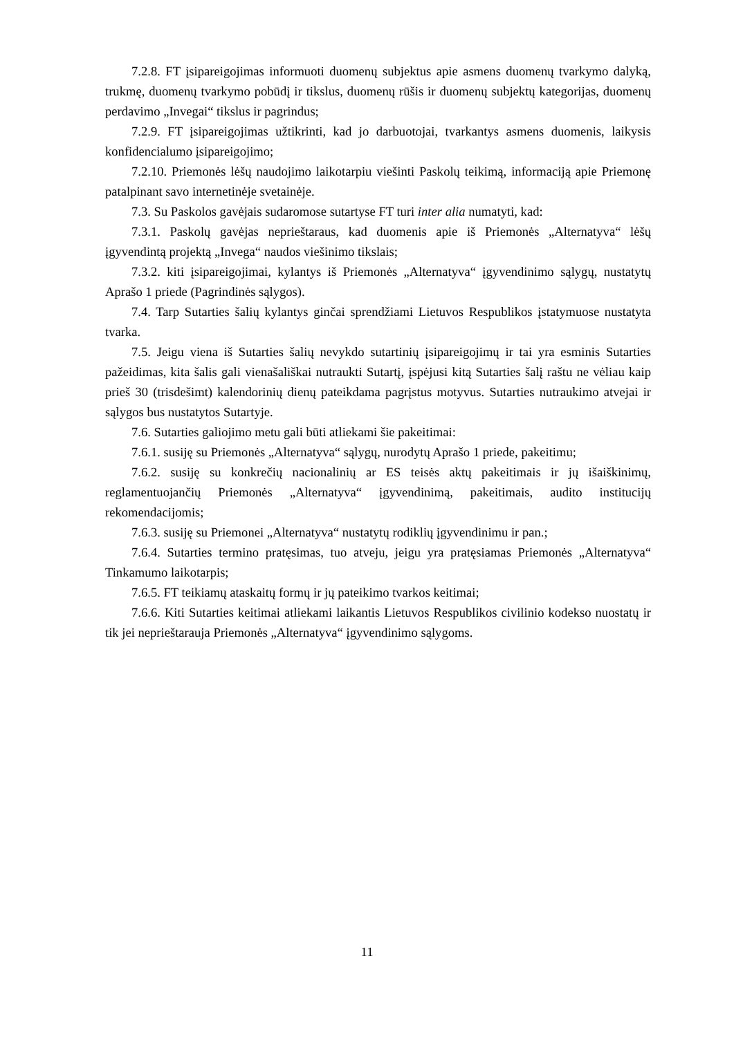7.2.8. FT įsipareigojimas informuoti duomenų subjektus apie asmens duomenų tvarkymo dalyką, trukmę, duomenų tvarkymo pobūdį ir tikslus, duomenų rūšis ir duomenų subjektų kategorijas, duomenų perdavimo „Invegai“ tikslus ir pagrindus;
7.2.9. FT įsipareigojimas užtikrinti, kad jo darbuotojai, tvarkantys asmens duomenis, laikysis konfidencialumo įsipareigojimo;
7.2.10. Priemonės lėšų naudojimo laikotarpiu viešinti Paskolų teikimą, informaciją apie Priemonę patalpinant savo internetinėje svetainėje.
7.3. Su Paskolos gavėjais sudaromose sutartyse FT turi inter alia numatyti, kad:
7.3.1. Paskolų gavėjas neprieštaraus, kad duomenis apie iš Priemonės „Alternatyva“ lėšų įgyvendintą projektą „Invega“ naudos viešinimo tikslais;
7.3.2. kiti įsipareigojimai, kylantys iš Priemonės „Alternatyva“ įgyvendinimo sąlygų, nustatytų Aprašo 1 priede (Pagrindinės sąlygos).
7.4. Tarp Sutarties šalių kylantys ginčai sprendžiami Lietuvos Respublikos įstatymuose nustatyta tvarka.
7.5. Jeigu viena iš Sutarties šalių nevykdo sutartinių įsipareigojimų ir tai yra esminis Sutarties pažeidimas, kita šalis gali vienašališkai nutraukti Sutartį, įspėjusi kitą Sutarties šalį raštu ne vėliau kaip prieš 30 (trisdešimt) kalendorinių dienų pateikdama pagrįstus motyvus. Sutarties nutraukimo atvejai ir sąlygos bus nustatytos Sutartyje.
7.6. Sutarties galiojimo metu gali būti atliekami šie pakeitimai:
7.6.1. susiję su Priemonės „Alternatyva“ sąlygų, nurodytų Aprašo 1 priede, pakeitimu;
7.6.2. susiję su konkrečių nacionalinių ar ES teisės aktų pakeitimais ir jų išaiškinimų, reglamentuojančių Priemonės „Alternatyva“ įgyvendinimą, pakeitimais, audito institucijų rekomendacijomis;
7.6.3. susiję su Priemonei „Alternatyva“ nustatytų rodiklių įgyvendinimu ir pan.;
7.6.4. Sutarties termino pratęsimas, tuo atveju, jeigu yra pratęsiamas Priemonės „Alternatyva“ Tinkamumo laikotarpis;
7.6.5. FT teikiamų ataskaitų formų ir jų pateikimo tvarkos keitimai;
7.6.6. Kiti Sutarties keitimai atliekami laikantis Lietuvos Respublikos civilinio kodekso nuostatų ir tik jei neprieštarauja Priemonės „Alternatyva“ įgyvendinimo sąlygoms.
11